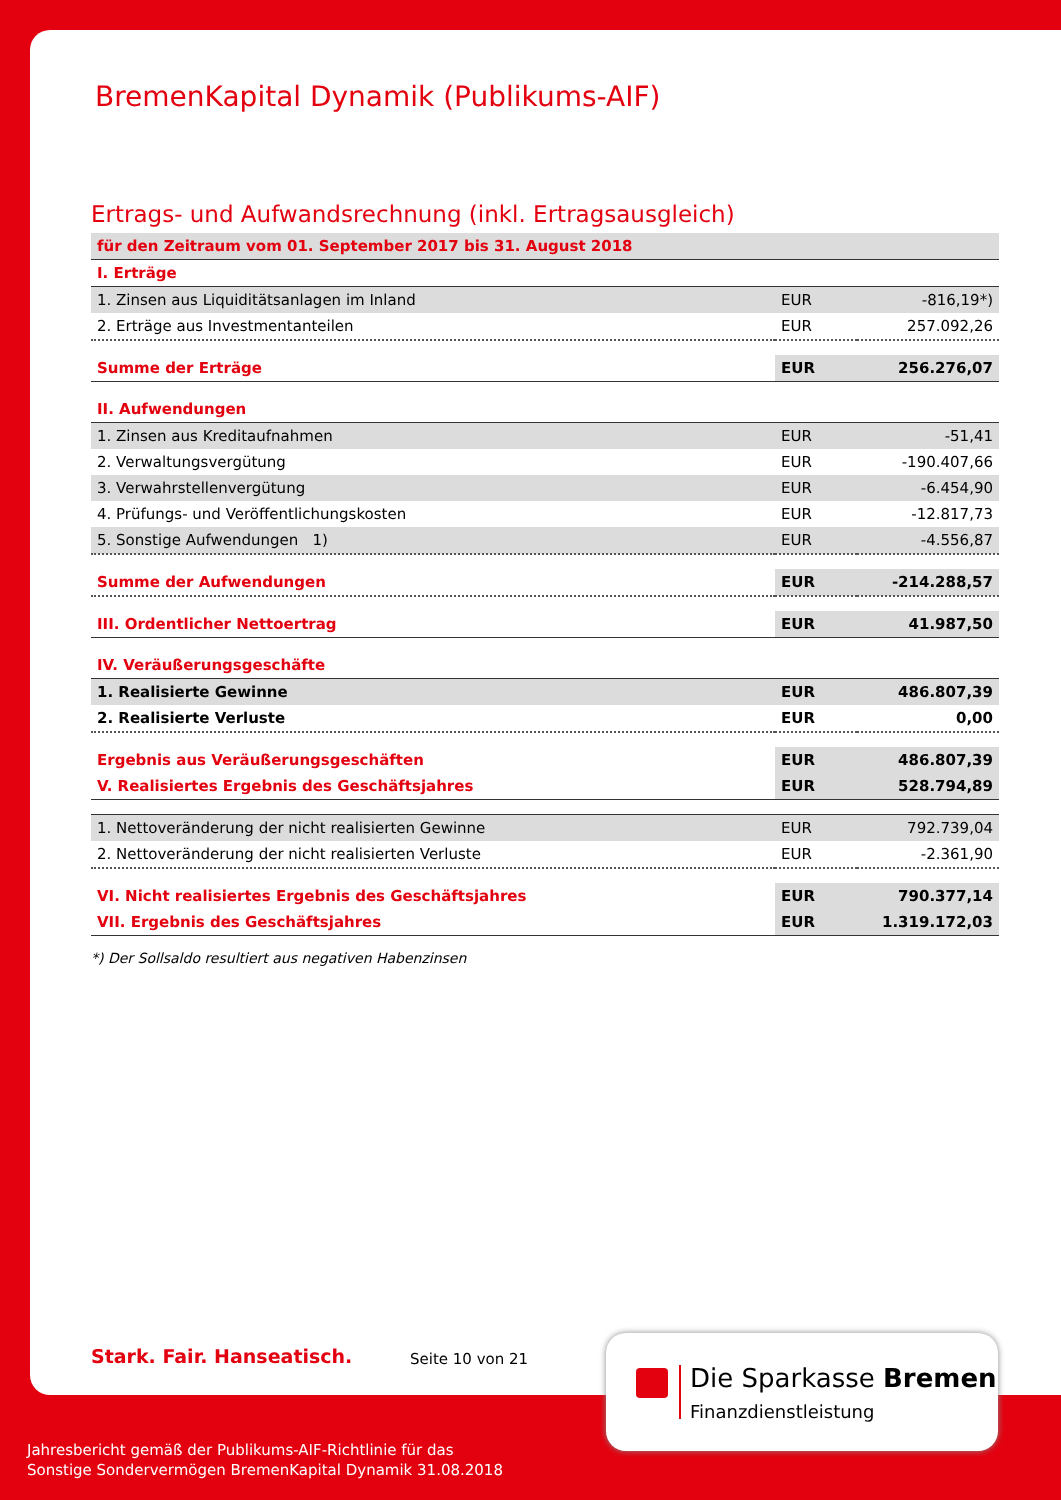BremenKapital Dynamik (Publikums-AIF)
Ertrags- und Aufwandsrechnung (inkl. Ertragsausgleich)
| für den Zeitraum vom 01. September 2017 bis 31. August 2018 | | |
| I. Erträge | | |
| 1. Zinsen aus Liquiditätsanlagen im Inland | EUR | -816,19*) |
| 2. Erträge aus Investmentanteilen | EUR | 257.092,26 |
| Summe der Erträge | EUR | 256.276,07 |
| II. Aufwendungen | | |
| 1. Zinsen aus Kreditaufnahmen | EUR | -51,41 |
| 2. Verwaltungsvergütung | EUR | -190.407,66 |
| 3. Verwahrstellenvergütung | EUR | -6.454,90 |
| 4. Prüfungs- und Veröffentlichungskosten | EUR | -12.817,73 |
| 5. Sonstige Aufwendungen 1) | EUR | -4.556,87 |
| Summe der Aufwendungen | EUR | -214.288,57 |
| III. Ordentlicher Nettoertrag | EUR | 41.987,50 |
| IV. Veräußerungsgeschäfte | | |
| 1. Realisierte Gewinne | EUR | 486.807,39 |
| 2. Realisierte Verluste | EUR | 0,00 |
| Ergebnis aus Veräußerungsgeschäften | EUR | 486.807,39 |
| V. Realisiertes Ergebnis des Geschäftsjahres | EUR | 528.794,89 |
| 1. Nettoveränderung der nicht realisierten Gewinne | EUR | 792.739,04 |
| 2. Nettoveränderung der nicht realisierten Verluste | EUR | -2.361,90 |
| VI. Nicht realisiertes Ergebnis des Geschäftsjahres | EUR | 790.377,14 |
| VII. Ergebnis des Geschäftsjahres | EUR | 1.319.172,03 |
*) Der Sollsaldo resultiert aus negativen Habenzinsen
Stark. Fair. Hanseatisch. Seite 10 von 21
Die Sparkasse Bremen
Finanzdienstleistung
Jahresbericht gemäß der Publikums-AIF-Richtlinie für das
Sonstige Sondervermögen BremenKapital Dynamik 31.08.2018